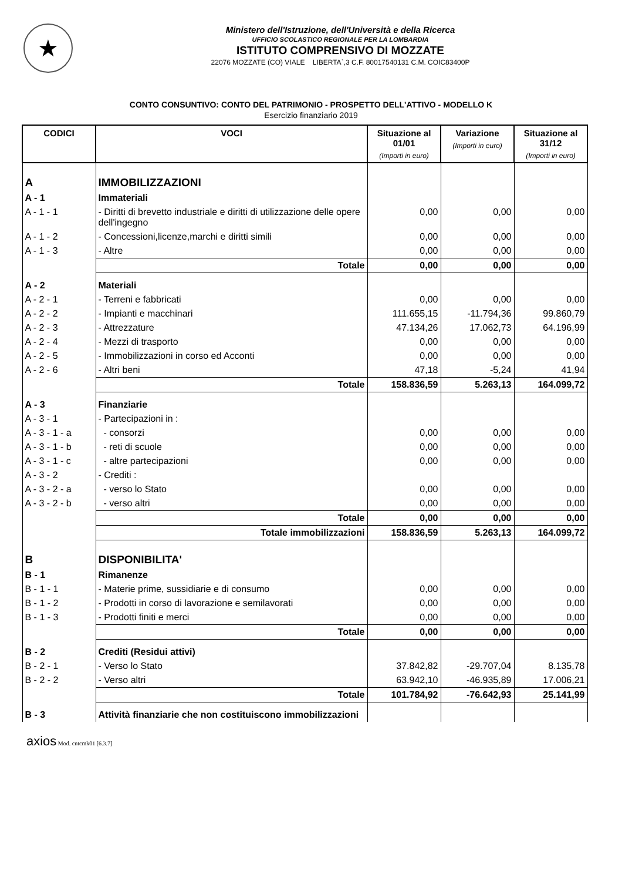★
Ministero dell'Istruzione, dell'Università e della Ricerca
UFFICIO SCOLASTICO REGIONALE PER LA LOMBARDIA
ISTITUTO COMPRENSIVO DI MOZZATE
22076 MOZZATE (CO) VIALE LIBERTA`,3 C.F. 80017540131 C.M. COIC83400P
CONTO CONSUNTIVO: CONTO DEL PATRIMONIO - PROSPETTO DELL'ATTIVO - MODELLO K
Esercizio finanziario 2019
| CODICI | VOCI | Situazione al 01/01 (Importi in euro) | Variazione (Importi in euro) | Situazione al 31/12 (Importi in euro) |
| --- | --- | --- | --- | --- |
| A | IMMOBILIZZAZIONI | | | |
| A - 1 | Immateriali | | | |
| A - 1 - 1 | - Diritti di brevetto industriale e diritti di utilizzazione delle opere dell'ingegno | 0,00 | 0,00 | 0,00 |
| A - 1 - 2 | - Concessioni,licenze,marchi e diritti simili | 0,00 | 0,00 | 0,00 |
| A - 1 - 3 | - Altre | 0,00 | 0,00 | 0,00 |
| | Totale | 0,00 | 0,00 | 0,00 |
| A - 2 | Materiali | | | |
| A - 2 - 1 | - Terreni e fabbricati | 0,00 | 0,00 | 0,00 |
| A - 2 - 2 | - Impianti e macchinari | 111.655,15 | -11.794,36 | 99.860,79 |
| A - 2 - 3 | - Attrezzature | 47.134,26 | 17.062,73 | 64.196,99 |
| A - 2 - 4 | - Mezzi di trasporto | 0,00 | 0,00 | 0,00 |
| A - 2 - 5 | - Immobilizzazioni in corso ed Acconti | 0,00 | 0,00 | 0,00 |
| A - 2 - 6 | - Altri beni | 47,18 | -5,24 | 41,94 |
| | Totale | 158.836,59 | 5.263,13 | 164.099,72 |
| A - 3 | Finanziarie | | | |
| A - 3 - 1 | - Partecipazioni in : | | | |
| A - 3 - 1 - a | - consorzi | 0,00 | 0,00 | 0,00 |
| A - 3 - 1 - b | - reti di scuole | 0,00 | 0,00 | 0,00 |
| A - 3 - 1 - c | - altre partecipazioni | 0,00 | 0,00 | 0,00 |
| A - 3 - 2 | - Crediti : | | | |
| A - 3 - 2 - a | - verso lo Stato | 0,00 | 0,00 | 0,00 |
| A - 3 - 2 - b | - verso altri | 0,00 | 0,00 | 0,00 |
| | Totale | 0,00 | 0,00 | 0,00 |
| | Totale immobilizzazioni | 158.836,59 | 5.263,13 | 164.099,72 |
| B | DISPONIBILITA' | | | |
| B - 1 | Rimanenze | | | |
| B - 1 - 1 | - Materie prime, sussidiarie e di consumo | 0,00 | 0,00 | 0,00 |
| B - 1 - 2 | - Prodotti in corso di lavorazione e semilavorati | 0,00 | 0,00 | 0,00 |
| B - 1 - 3 | - Prodotti finiti e merci | 0,00 | 0,00 | 0,00 |
| | Totale | 0,00 | 0,00 | 0,00 |
| B - 2 | Crediti (Residui attivi) | | | |
| B - 2 - 1 | - Verso lo Stato | 37.842,82 | -29.707,04 | 8.135,78 |
| B - 2 - 2 | - Verso altri | 63.942,10 | -46.935,89 | 17.006,21 |
| | Totale | 101.784,92 | -76.642,93 | 25.141,99 |
| B - 3 | Attività finanziarie che non costituiscono immobilizzazioni | | | |
axios Mod. cntcmk01 [6.3.7]